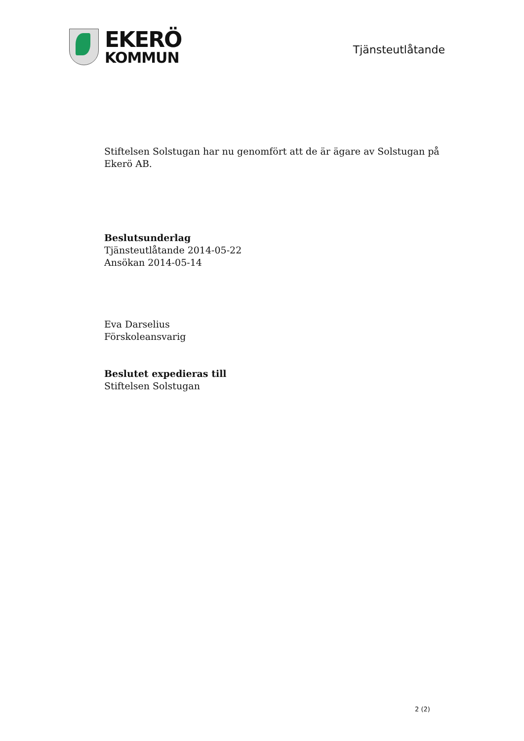EKERÖ
KOMMUN
Tjänsteutlåtande
Stiftelsen Solstugan har nu genomfört att de är ägare av Solstugan på Ekerö AB.
Beslutsunderlag
Tjänsteutlåtande 2014-05-22
Ansökan 2014-05-14
Eva Darselius
Förskoleansvarig
Beslutet expedieras till
Stiftelsen Solstugan
2 (2)